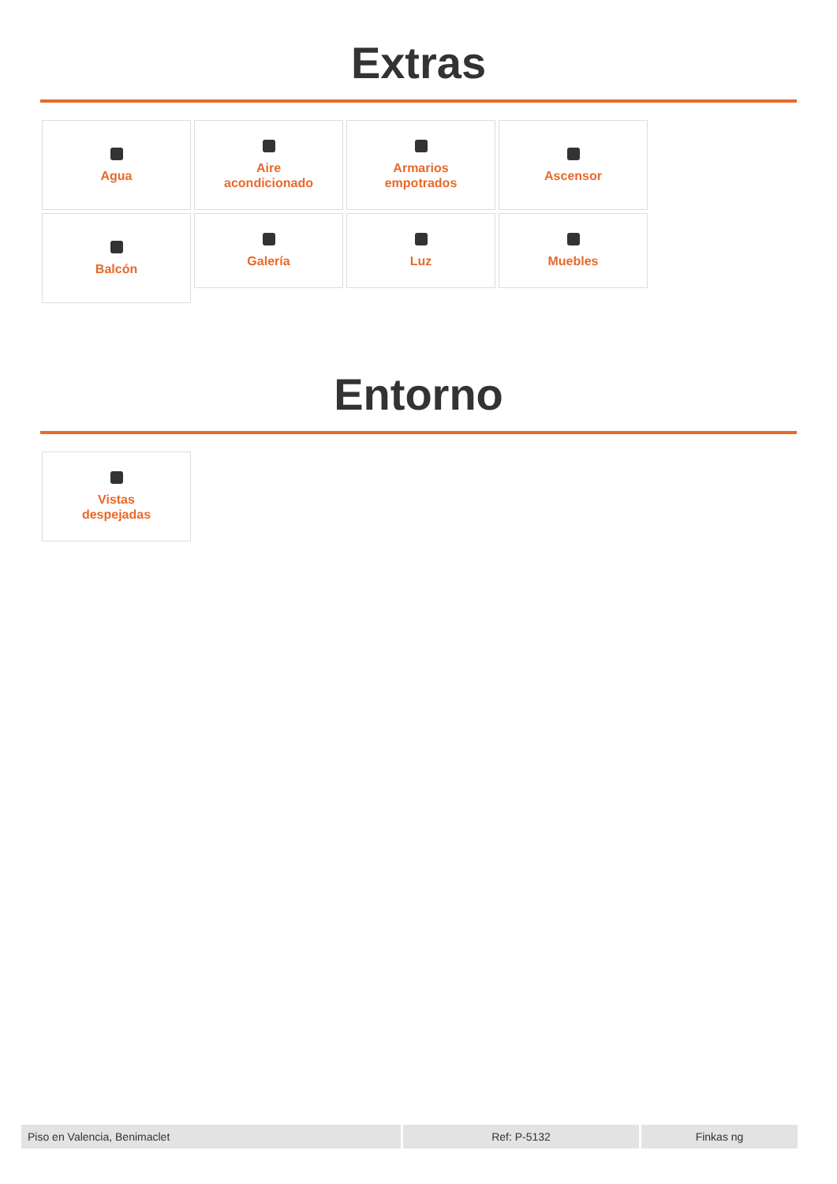Extras
Agua
Aire
acondicionado
Armarios
empotrados
Ascensor
Balcón
Galería
Luz
Muebles
Entorno
Vistas
despejadas
Piso en Valencia, Benimaclet Ref: P-5132 Finkas ng